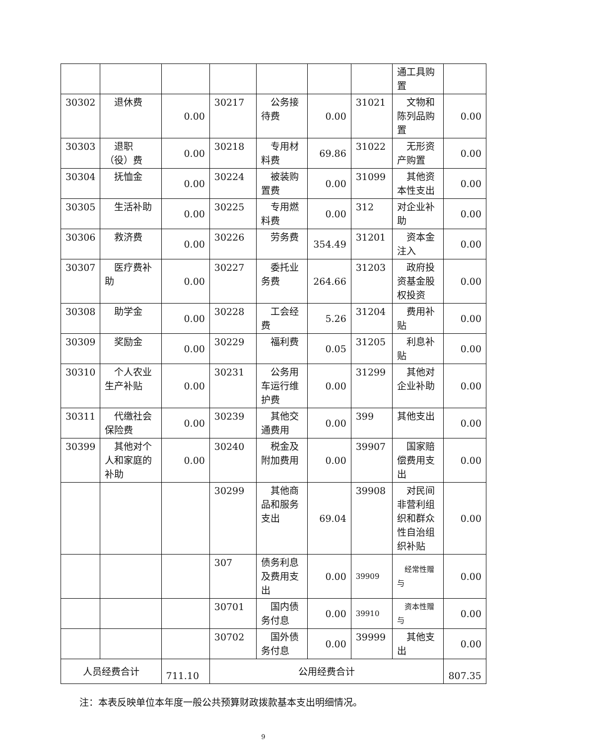| | | | | | | | 通工具购置 | |
| 30302 | 退休费 | 0.00 | 30217 | 公务接待费 | 0.00 | 31021 | 文物和陈列品购置 | 0.00 |
| 30303 | 退职（役）费 | 0.00 | 30218 | 专用材料费 | 69.86 | 31022 | 无形资产购置 | 0.00 |
| 30304 | 抚恤金 | 0.00 | 30224 | 被装购置费 | 0.00 | 31099 | 其他资本性支出 | 0.00 |
| 30305 | 生活补助 | 0.00 | 30225 | 专用燃料费 | 0.00 | 312 | 对企业补助 | 0.00 |
| 30306 | 救济费 | 0.00 | 30226 | 劳务费 | 354.49 | 31201 | 资本金注入 | 0.00 |
| 30307 | 医疗费补助 | 0.00 | 30227 | 委托业务费 | 264.66 | 31203 | 政府投资基金股权投资 | 0.00 |
| 30308 | 助学金 | 0.00 | 30228 | 工会经费 | 5.26 | 31204 | 费用补贴 | 0.00 |
| 30309 | 奖励金 | 0.00 | 30229 | 福利费 | 0.05 | 31205 | 利息补贴 | 0.00 |
| 30310 | 个人农业生产补贴 | 0.00 | 30231 | 公务用车运行维护费 | 0.00 | 31299 | 其他对企业补助 | 0.00 |
| 30311 | 代缴社会保险费 | 0.00 | 30239 | 其他交通费用 | 0.00 | 399 | 其他支出 | 0.00 |
| 30399 | 其他对个人和家庭的补助 | 0.00 | 30240 | 税金及附加费用 | 0.00 | 39907 | 国家赔偿费用支出 | 0.00 |
| | | | 30299 | 其他商品和服务支出 | 69.04 | 39908 | 对民间非营利组织和群众性自治组织补贴 | 0.00 |
| | | | 307 | 债务利息及费用支出 | 0.00 | 39909 | 经常性赠与 | 0.00 |
| | | | 30701 | 国内债务付息 | 0.00 | 39910 | 资本性赠与 | 0.00 |
| | | | 30702 | 国外债务付息 | 0.00 | 39999 | 其他支出 | 0.00 |
| 人员经费合计 | | 711.10 | 公用经费合计 | | | | | 807.35 |
注：本表反映单位本年度一般公共预算财政拨款基本支出明细情况。
9